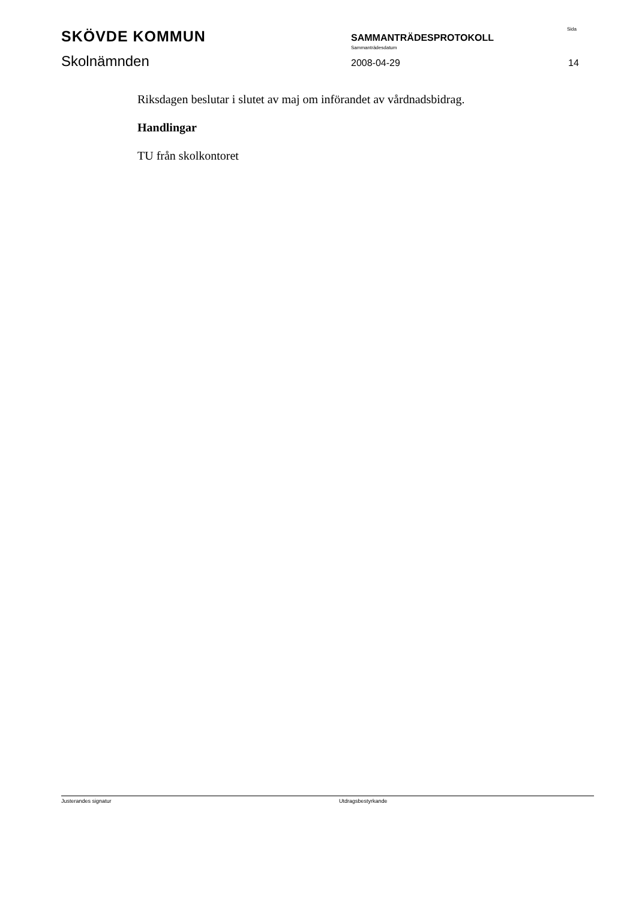SKÖVDE KOMMUN
Skolnämnden
SAMMANTRÄDESPROTOKOLL
Sammanträdesdatum
2008-04-29
Sida
14
Riksdagen beslutar i slutet av maj om införandet av vårdnadsbidrag.
Handlingar
TU från skolkontoret
Justerandes signatur Utdragsbestyrkande